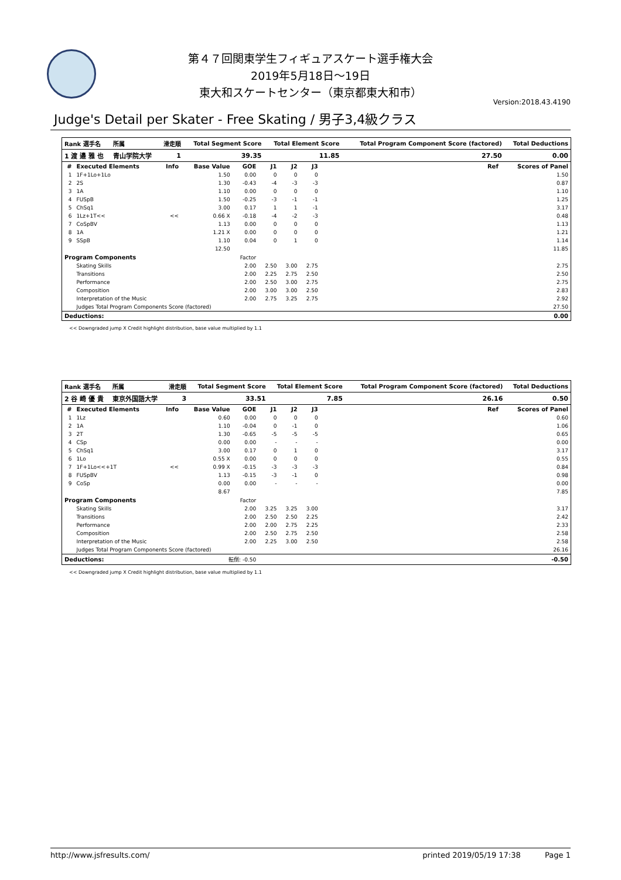第４７回関東学生フィギュアスケート選手権大会
2019年5月18日～19日
東大和スケートセンター（東京都東大和市）
Version:2018.43.4190
Judge's Detail per Skater - Free Skating / 男子3,4級クラス
| Rank 選手名 | 所属 | 滑走順 | Total Segment Score | Total Element Score | Total Program Component Score (factored) | Total Deductions |
| --- | --- | --- | --- | --- | --- | --- |
| 1 渡 邉 雅 也 | 青山学院大学 | 1 | 39.35 | 11.85 | 27.50 | 0.00 |
| # | Executed Elements | Info | Base Value | GOE | J1 | J2 | J3 | Ref | Scores of Panel |
| --- | --- | --- | --- | --- | --- | --- | --- | --- | --- |
| 1 | 1F+1Lo+1Lo | | 1.50 | 0.00 | 0 | 0 | 0 | | 1.50 |
| 2 | 2S | | 1.30 | -0.43 | -4 | -3 | -3 | | 0.87 |
| 3 | 1A | | 1.10 | 0.00 | 0 | 0 | 0 | | 1.10 |
| 4 | FUSpB | | 1.50 | -0.25 | -3 | -1 | -1 | | 1.25 |
| 5 | ChSq1 | | 3.00 | 0.17 | 1 | 1 | -1 | | 3.17 |
| 6 | 1Lz+1T<< | << | 0.66 X | -0.18 | -4 | -2 | -3 | | 0.48 |
| 7 | CoSpBV | | 1.13 | 0.00 | 0 | 0 | 0 | | 1.13 |
| 8 | 1A | | 1.21 X | 0.00 | 0 | 0 | 0 | | 1.21 |
| 9 | SSpB | | 1.10 | 0.04 | 0 | 1 | 0 | | 1.14 |
| | | | 12.50 | | | | | | 11.85 |
| Program Components | | | | Factor | | | | | |
| | Skating Skills | | | 2.00 | 2.50 | 3.00 | 2.75 | | 2.75 |
| | Transitions | | | 2.00 | 2.25 | 2.75 | 2.50 | | 2.50 |
| | Performance | | | 2.00 | 2.50 | 3.00 | 2.75 | | 2.75 |
| | Composition | | | 2.00 | 3.00 | 3.00 | 2.50 | | 2.83 |
| | Interpretation of the Music | | | 2.00 | 2.75 | 3.25 | 2.75 | | 2.92 |
| | Judges Total Program Components Score (factored) | | | | | | | | 27.50 |
| Deductions: | | | | | | | | | 0.00 |
<< Downgraded jump X Credit highlight distribution, base value multiplied by 1.1
| Rank 選手名 | 所属 | 滑走順 | Total Segment Score | Total Element Score | Total Program Component Score (factored) | Total Deductions |
| --- | --- | --- | --- | --- | --- | --- |
| 2 谷 崎 優 貴 | 東京外国語大学 | 3 | 33.51 | 7.85 | 26.16 | 0.50 |
| # | Executed Elements | Info | Base Value | GOE | J1 | J2 | J3 | Ref | Scores of Panel |
| --- | --- | --- | --- | --- | --- | --- | --- | --- | --- |
| 1 | 1Lz | | 0.60 | 0.00 | 0 | 0 | 0 | | 0.60 |
| 2 | 1A | | 1.10 | -0.04 | 0 | -1 | 0 | | 1.06 |
| 3 | 2T | | 1.30 | -0.65 | -5 | -5 | -5 | | 0.65 |
| 4 | CSp | | 0.00 | 0.00 | - | - | - | | 0.00 |
| 5 | ChSq1 | | 3.00 | 0.17 | 0 | 1 | 0 | | 3.17 |
| 6 | 1Lo | | 0.55 X | 0.00 | 0 | 0 | 0 | | 0.55 |
| 7 | 1F+1Lo<<+1T | << | 0.99 X | -0.15 | -3 | -3 | -3 | | 0.84 |
| 8 | FUSpBV | | 1.13 | -0.15 | -3 | -1 | 0 | | 0.98 |
| 9 | CoSp | | 0.00 | 0.00 | - | - | - | | 0.00 |
| | | | 8.67 | | | | | | 7.85 |
| Program Components | | | | Factor | | | | | |
| | Skating Skills | | | 2.00 | 3.25 | 3.25 | 3.00 | | 3.17 |
| | Transitions | | | 2.00 | 2.50 | 2.50 | 2.25 | | 2.42 |
| | Performance | | | 2.00 | 2.00 | 2.75 | 2.25 | | 2.33 |
| | Composition | | | 2.00 | 2.50 | 2.75 | 2.50 | | 2.58 |
| | Interpretation of the Music | | | 2.00 | 2.25 | 3.00 | 2.50 | | 2.58 |
| | Judges Total Program Components Score (factored) | | | | | | | | 26.16 |
| Deductions: | | | 転倒: -0.50 | | | | | | -0.50 |
<< Downgraded jump X Credit highlight distribution, base value multiplied by 1.1
http://www.jsfresults.com/ printed 2019/05/19 17:38 Page 1